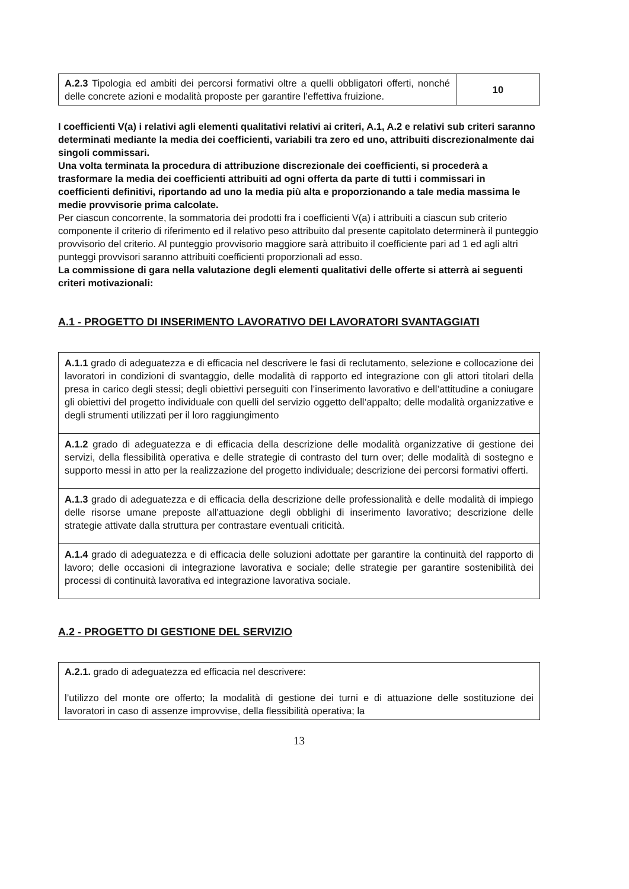| A.2.3 Tipologia ed ambiti dei percorsi formativi oltre a quelli obbligatori offerti, nonché delle concrete azioni e modalità proposte per garantire l’effettiva fruizione. | 10 |
I coefficienti V(a) i relativi agli elementi qualitativi relativi ai criteri, A.1, A.2 e relativi sub criteri saranno determinati mediante la media dei coefficienti, variabili tra zero ed uno, attribuiti discrezionalmente dai singoli commissari.
Una volta terminata la procedura di attribuzione discrezionale dei coefficienti, si procederà a trasformare la media dei coefficienti attribuiti ad ogni offerta da parte di tutti i commissari in
coefficienti definitivi, riportando ad uno la media più alta e proporzionando a tale media massima le medie provvisorie prima calcolate.
Per ciascun concorrente, la sommatoria dei prodotti fra i coefficienti V(a) i attribuiti a ciascun sub criterio componente il criterio di riferimento ed il relativo peso attribuito dal presente capitolato determinerà il punteggio provvisorio del criterio. Al punteggio provvisorio maggiore sarà attribuito il coefficiente pari ad 1 ed agli altri punteggi provvisori saranno attribuiti coefficienti proporzionali ad esso.
La commissione di gara nella valutazione degli elementi qualitativi delle offerte si atterrà ai seguenti criteri motivazionali:
A.1 - PROGETTO DI INSERIMENTO LAVORATIVO DEI LAVORATORI SVANTAGGIATI
| A.1.1 grado di adeguatezza e di efficacia nel descrivere le fasi di reclutamento, selezione e collocazione dei lavoratori in condizioni di svantaggio, delle modalità di rapporto ed integrazione con gli attori titolari della presa in carico degli stessi; degli obiettivi perseguiti con l’inserimento lavorativo e dell’attitudine a coniugare gli obiettivi del progetto individuale con quelli del servizio oggetto dell’appalto; delle modalità organizzative e degli strumenti utilizzati per il loro raggiungimento |
| A.1.2 grado di adeguatezza e di efficacia della descrizione delle modalità organizzative di gestione dei servizi, della flessibilità operativa e delle strategie di contrasto del turn over; delle modalità di sostegno e supporto messi in atto per la realizzazione del progetto individuale; descrizione dei percorsi formativi offerti. |
| A.1.3 grado di adeguatezza e di efficacia della descrizione delle professionalità e delle modalità di impiego delle risorse umane preposte all’attuazione degli obblighi di inserimento lavorativo; descrizione delle strategie attivate dalla struttura per contrastare eventuali criticità. |
| A.1.4 grado di adeguatezza e di efficacia delle soluzioni adottate per garantire la continuità del rapporto di lavoro; delle occasioni di integrazione lavorativa e sociale; delle strategie per garantire sostenibilità dei processi di continuità lavorativa ed integrazione lavorativa sociale. |
A.2 - PROGETTO DI GESTIONE DEL SERVIZIO
| A.2.1. grado di adeguatezza ed efficacia nel descrivere: l’utilizzo del monte ore offerto; la modalità di gestione dei turni e di attuazione delle sostituzione dei lavoratori in caso di assenze improvvise, della flessibilità operativa; la |
13